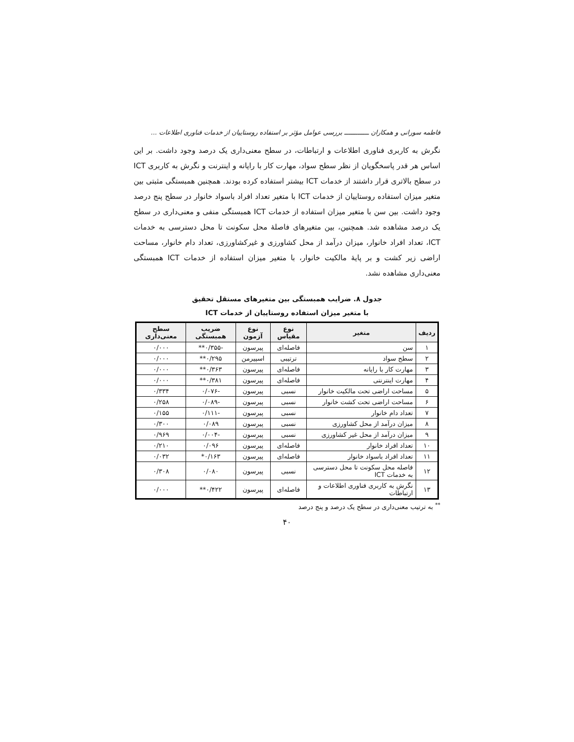فاطمه سورانی و همکاران ـــــــــــــ بررسی عوامل مؤثر بر استفاده روستاییان از خدمات فناوری اطلاعات ...
نگرش به کاربری فناوری اطلاعات و ارتباطات، در سطح معنی‌داری یک درصد وجود داشت. بر این اساس هر قدر پاسخگویان از نظر سطح سواد، مهارت کار با رایانه و اینترنت و نگرش به کاربری ICT در سطح بالاتری قرار داشتند از خدمات ICT بیشتر استفاده کرده بودند. همچنین همبستگی مثبتی بین متغیر میزان استفاده روستاییان از خدمات ICT با متغیر تعداد افراد باسواد خانوار در سطح پنج درصد وجود داشت. بین سن با متغیر میزان استفاده از خدمات ICT همبستگی منفی و معنی‌داری در سطح یک درصد مشاهده شد. همچنین، بین متغیرهای فاصلهٔ محل سکونت تا محل دسترسی به خدمات ICT، تعداد افراد خانوار، میزان درآمد از محل کشاورزی و غیرکشاورزی، تعداد دام خانوار، مساحت اراضی زیر کشت و بر پایهٔ مالکیت خانوار، با متغیر میزان استفاده از خدمات ICT همبستگی معنی‌داری مشاهده نشد.
جدول ۸. ضرایب همبستگی بین متغیرهای مستقل تحقیق
با متغیر میزان استفاده روستاییان از خدمات ICT
| ردیف | متغیر | نوع مقیاس | نوع آزمون | ضریب همبستگی | سطح معنی‌داری |
| --- | --- | --- | --- | --- | --- |
| ۱ | سن | فاصله‌ای | پیرسون | -۰/۳۵۵** | ۰/۰۰۰ |
| ۲ | سطح سواد | ترتیبی | اسپیرمن | ۰/۲۹۵** | ۰/۰۰۰ |
| ۳ | مهارت کار با رایانه | فاصله‌ای | پیرسون | ۰/۳۶۳** | ۰/۰۰۰ |
| ۴ | مهارت اینترنتی | فاصله‌ای | پیرسون | ۰/۳۸۱** | ۰/۰۰۰ |
| ۵ | مساحت اراضی تحت مالکیت خانوار | نسبی | پیرسون | -۰/۰۷۶ | ۰/۳۳۴ |
| ۶ | مساحت اراضی تحت کشت خانوار | نسبی | پیرسون | -۰/۰۸۹ | ۰/۲۵۸ |
| ۷ | تعداد دام خانوار | نسبی | پیرسون | -۰/۱۱۱ | ۰/۱۵۵ |
| ۸ | میزان درآمد از محل کشاورزی | نسبی | پیرسون | ۰/۰۸۹ | ۰/۳۰۰ |
| ۹ | میزان درآمد از محل غیر کشاورزی | نسبی | پیرسون | -۰/۰۰۴ | ۰/۹۶۹ |
| ۱۰ | تعداد افراد خانوار | فاصله‌ای | پیرسون | ۰/۰۹۶ | ۰/۲۱۰ |
| ۱۱ | تعداد افراد باسواد خانوار | فاصله‌ای | پیرسون | ۰/۱۶۳* | ۰/۰۳۲ |
| ۱۲ | فاصله محل سکونت تا محل دسترسی به خدمات ICT | نسبی | پیرسون | ۰/۰۸۰ | ۰/۳۰۸ |
| ۱۳ | نگرش به کاربری فناوری اطلاعات و ارتباطات | فاصله‌ای | پیرسون | ۰/۴۲۲** | ۰/۰۰۰ |
<sup>**</sup> به ترتیب معنی‌داری در سطح یک درصد و پنج درصد
۴۰